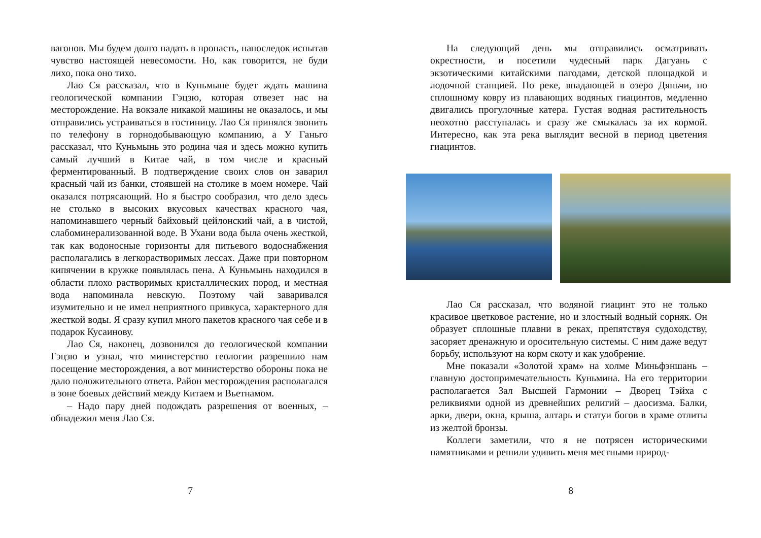вагонов. Мы будем долго падать в пропасть, напоследок испытав чувство настоящей невесомости. Но, как говорится, не буди лихо, пока оно тихо.
Лао Ся рассказал, что в Куньмыне будет ждать машина геологической компании Гэцзю, которая отвезет нас на месторождение. На вокзале никакой машины не оказалось, и мы отправились устраиваться в гостиницу. Лао Ся принялся звонить по телефону в горнодобывающую компанию, а У Ганьго рассказал, что Куньмынь это родина чая и здесь можно купить самый лучший в Китае чай, в том числе и красный ферментированный. В подтверждение своих слов он заварил красный чай из банки, стоявшей на столике в моем номере. Чай оказался потрясающий. Но я быстро сообразил, что дело здесь не столько в высоких вкусовых качествах красного чая, напоминавшего черный байховый цейлонский чай, а в чистой, слабоминерализованной воде. В Ухани вода была очень жесткой, так как водоносные горизонты для питьевого водоснабжения располагались в легкорастворимых лессах. Даже при повторном кипячении в кружке появлялась пена. А Куньмынь находился в области плохо растворимых кристаллических пород, и местная вода напоминала невскую. Поэтому чай заваривался изумительно и не имел неприятного привкуса, характерного для жесткой воды. Я сразу купил много пакетов красного чая себе и в подарок Кусаинову.
Лао Ся, наконец, дозвонился до геологической компании Гэцзю и узнал, что министерство геологии разрешило нам посещение месторождения, а вот министерство обороны пока не дало положительного ответа. Район месторождения располагался в зоне боевых действий между Китаем и Вьетнамом.
– Надо пару дней подождать разрешения от военных, – обнадежил меня Лао Ся.
7
На следующий день мы отправились осматривать окрестности, и посетили чудесный парк Дагуань с экзотическими китайскими пагодами, детской площадкой и лодочной станцией. По реке, впадающей в озеро Дяньчи, по сплошному ковру из плавающих водяных гиацинтов, медленно двигались прогулочные катера. Густая водная растительность неохотно расступалась и сразу же смыкалась за их кормой. Интересно, как эта река выглядит весной в период цветения гиацинтов.
Лао Ся рассказал, что водяной гиацинт это не только красивое цветковое растение, но и злостный водный сорняк. Он образует сплошные плавни в реках, препятствуя судоходству, засоряет дренажную и оросительную системы. С ним даже ведут борьбу, используют на корм скоту и как удобрение.
Мне показали «Золотой храм» на холме Миньфэншань – главную достопримечательность Куньмина. На его территории располагается Зал Высшей Гармонии – Дворец Тэйха с реликвиями одной из древнейших религий – даосизма. Балки, арки, двери, окна, крыша, алтарь и статуи богов в храме отлиты из желтой бронзы.
Коллеги заметили, что я не потрясен историческими памятниками и решили удивить меня местными природ-
8